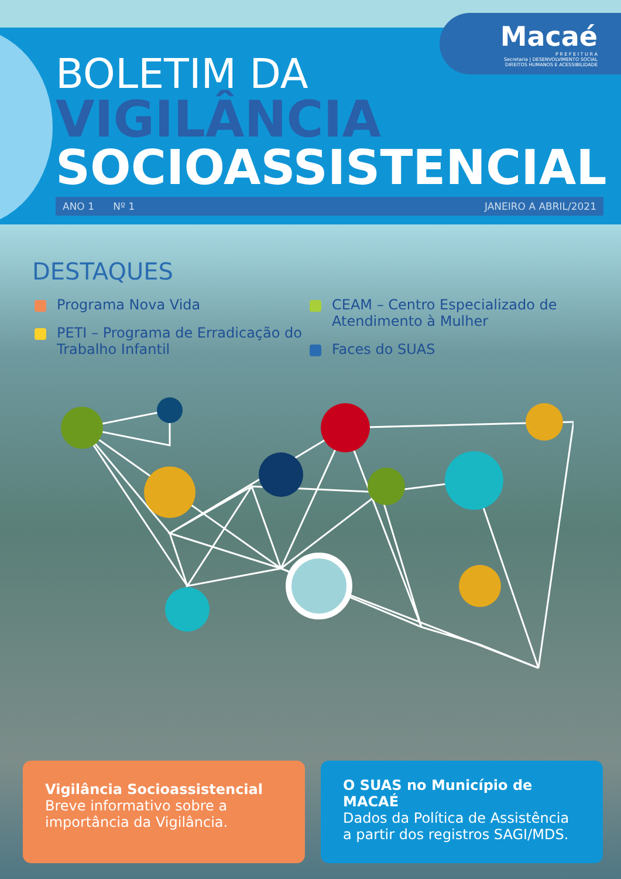Macaé
P R E F E I T U R A
Secretaria | DESENVOLVIMENTO SOCIAL
DIREITOS HUMANOS E ACESSIBILIDADE
BOLETIM DA
VIGILÂNCIA
SOCIOASSISTENCIAL
ANO 1 Nº 1 JANEIRO A ABRIL/2021
DESTAQUES
Programa Nova Vida
PETI – Programa de Erradicação do Trabalho Infantil
CEAM – Centro Especializado de Atendimento à Mulher
Faces do SUAS
Vigilância Socioassistencial
Breve informativo sobre a importância da Vigilância.
O SUAS no Município de MACAÉ
Dados da Política de Assistência a partir dos registros SAGI/MDS.